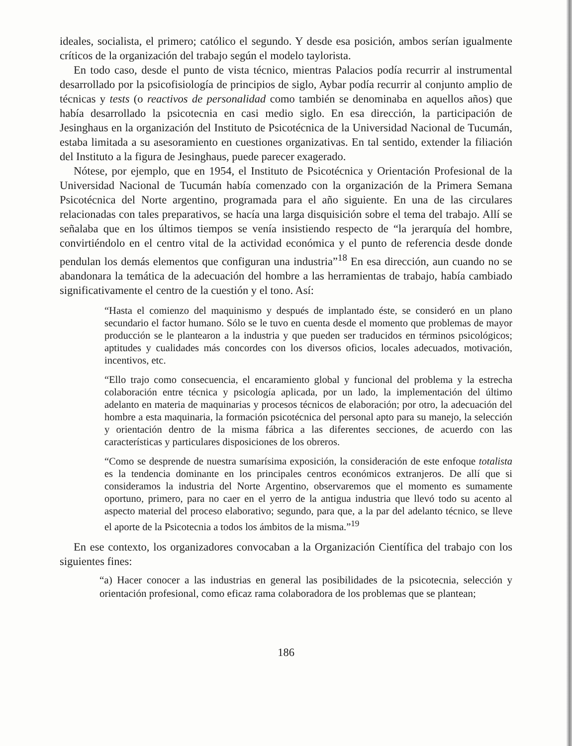ideales, socialista, el primero; católico el segundo. Y desde esa posición, ambos serían igualmente críticos de la organización del trabajo según el modelo taylorista.
En todo caso, desde el punto de vista técnico, mientras Palacios podía recurrir al instrumental desarrollado por la psicofisiología de principios de siglo, Aybar podía recurrir al conjunto amplio de técnicas y tests (o reactivos de personalidad como también se denominaba en aquellos años) que había desarrollado la psicotecnia en casi medio siglo. En esa dirección, la participación de Jesinghaus en la organización del Instituto de Psicotécnica de la Universidad Nacional de Tucumán, estaba limitada a su asesoramiento en cuestiones organizativas. En tal sentido, extender la filiación del Instituto a la figura de Jesinghaus, puede parecer exagerado.
Nótese, por ejemplo, que en 1954, el Instituto de Psicotécnica y Orientación Profesional de la Universidad Nacional de Tucumán había comenzado con la organización de la Primera Semana Psicotécnica del Norte argentino, programada para el año siguiente. En una de las circulares relacionadas con tales preparativos, se hacía una larga disquisición sobre el tema del trabajo. Allí se señalaba que en los últimos tiempos se venía insistiendo respecto de “la jerarquía del hombre, convirtiéndolo en el centro vital de la actividad económica y el punto de referencia desde donde pendulan los demás elementos que configuran una industria”<sup>18</sup> En esa dirección, aun cuando no se abandonara la temática de la adecuación del hombre a las herramientas de trabajo, había cambiado significativamente el centro de la cuestión y el tono. Así:
“Hasta el comienzo del maquinismo y después de implantado éste, se consideró en un plano secundario el factor humano. Sólo se le tuvo en cuenta desde el momento que problemas de mayor producción se le plantearon a la industria y que pueden ser traducidos en términos psicológicos; aptitudes y cualidades más concordes con los diversos oficios, locales adecuados, motivación, incentivos, etc.
“Ello trajo como consecuencia, el encaramiento global y funcional del problema y la estrecha colaboración entre técnica y psicología aplicada, por un lado, la implementación del último adelanto en materia de maquinarias y procesos técnicos de elaboración; por otro, la adecuación del hombre a esta maquinaria, la formación psicotécnica del personal apto para su manejo, la selección y orientación dentro de la misma fábrica a las diferentes secciones, de acuerdo con las características y particulares disposiciones de los obreros.
“Como se desprende de nuestra sumarísima exposición, la consideración de este enfoque totalista es la tendencia dominante en los principales centros económicos extranjeros. De allí que si consideramos la industria del Norte Argentino, observaremos que el momento es sumamente oportuno, primero, para no caer en el yerro de la antigua industria que llevó todo su acento al aspecto material del proceso elaborativo; segundo, para que, a la par del adelanto técnico, se lleve el aporte de la Psicotecnia a todos los ámbitos de la misma.”<sup>19</sup>
En ese contexto, los organizadores convocaban a la Organización Científica del trabajo con los siguientes fines:
“a) Hacer conocer a las industrias en general las posibilidades de la psicotecnia, selección y orientación profesional, como eficaz rama colaboradora de los problemas que se plantean;
186